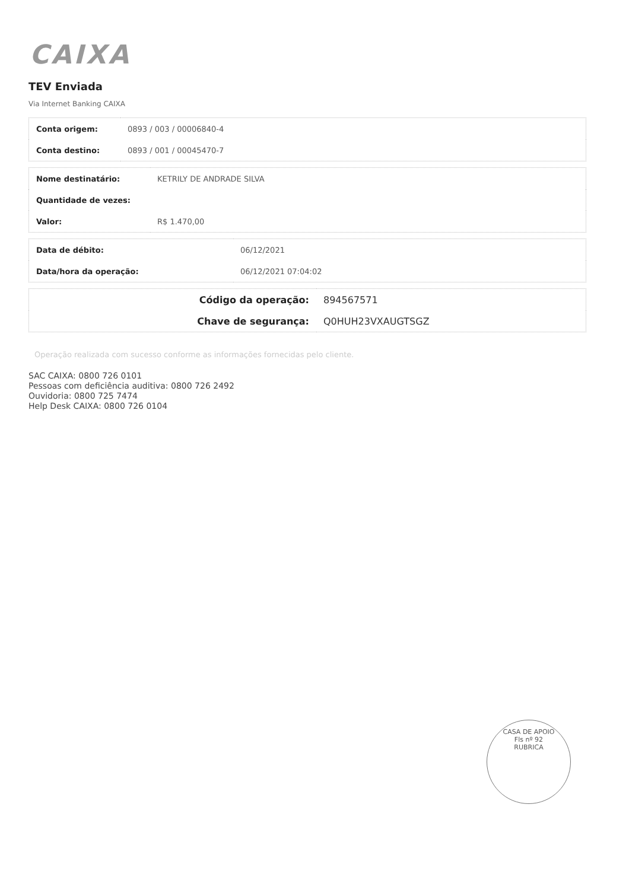CAIXA
TEV Enviada
Via Internet Banking CAIXA
| Conta origem: | 0893 / 003 / 00006840-4 |
| Conta destino: | 0893 / 001 / 00045470-7 |
| Nome destinatário: | KETRILY DE ANDRADE SILVA |
| Quantidade de vezes: | |
| Valor: | R$ 1.470,00 |
| Data de débito: | 06/12/2021 |
| Data/hora da operação: | 06/12/2021 07:04:02 |
| Código da operação: | 894567571 |
| Chave de segurança: | Q0HUH23VXAUGTSGZ |
Operação realizada com sucesso conforme as informações fornecidas pelo cliente.
SAC CAIXA: 0800 726 0101
Pessoas com deficiência auditiva: 0800 726 2492
Ouvidoria: 0800 725 7474
Help Desk CAIXA: 0800 726 0104
CASA DE APOIO
Fls nº 92
RUBRICA